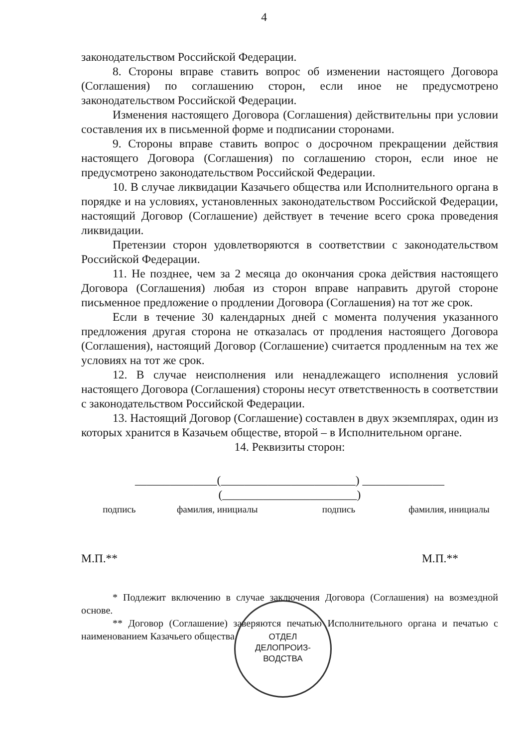4
законодательством Российской Федерации.
8. Стороны вправе ставить вопрос об изменении настоящего Договора (Соглашения) по соглашению сторон, если иное не предусмотрено законодательством Российской Федерации.
Изменения настоящего Договора (Соглашения) действительны при условии составления их в письменной форме и подписании сторонами.
9. Стороны вправе ставить вопрос о досрочном прекращении действия настоящего Договора (Соглашения) по соглашению сторон, если иное не предусмотрено законодательством Российской Федерации.
10. В случае ликвидации Казачьего общества или Исполнительного органа в порядке и на условиях, установленных законодательством Российской Федерации, настоящий Договор (Соглашение) действует в течение всего срока проведения ликвидации.
Претензии сторон удовлетворяются в соответствии с законодательством Российской Федерации.
11. Не позднее, чем за 2 месяца до окончания срока действия настоящего Договора (Соглашения) любая из сторон вправе направить другой стороне письменное предложение о продлении Договора (Соглашения) на тот же срок.
Если в течение 30 календарных дней с момента получения указанного предложения другая сторона не отказалась от продления настоящего Договора (Соглашения), настоящий Договор (Соглашение) считается продленным на тех же условиях на тот же срок.
12. В случае неисполнения или ненадлежащего исполнения условий настоящего Договора (Соглашения) стороны несут ответственность в соответствии с законодательством Российской Федерации.
13. Настоящий Договор (Соглашение) составлен в двух экземплярах, один из которых хранится в Казачьем обществе, второй – в Исполнительном органе.
14. Реквизиты сторон:
______________(_______________________) ______________ (_______________________)
подпись фамилия, инициалы подпись фамилия, инициалы
М.П.** М.П.**
* Подлежит включению в случае заключения Договора (Соглашения) на возмездной основе.
** Договор (Соглашение) заверяются печатью Исполнительного органа и печатью с наименованием Казачьего общества.
ОТДЕЛ
ДЕЛОПРОИЗ-
ВОДСТВА